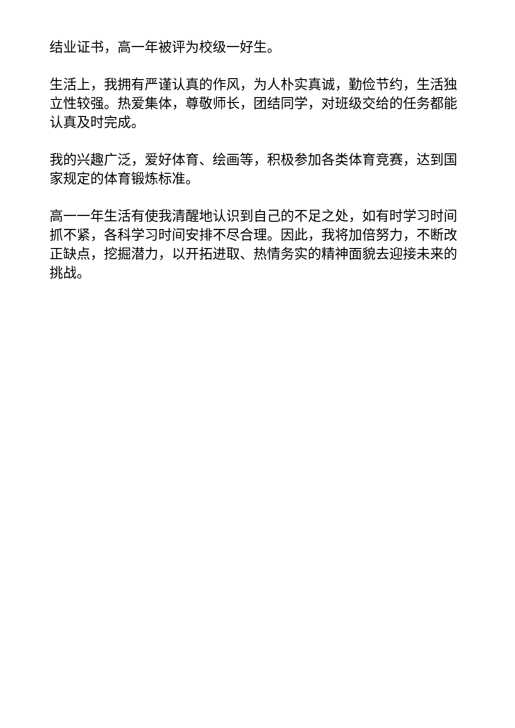结业证书，高一年被评为校级一好生。
生活上，我拥有严谨认真的作风，为人朴实真诚，勤俭节约，生活独立性较强。热爱集体，尊敬师长，团结同学，对班级交给的任务都能认真及时完成。
我的兴趣广泛，爱好体育、绘画等，积极参加各类体育竞赛，达到国家规定的体育锻炼标准。
高一一年生活有使我清醒地认识到自己的不足之处，如有时学习时间抓不紧，各科学习时间安排不尽合理。因此，我将加倍努力，不断改正缺点，挖掘潜力，以开拓进取、热情务实的精神面貌去迎接未来的挑战。